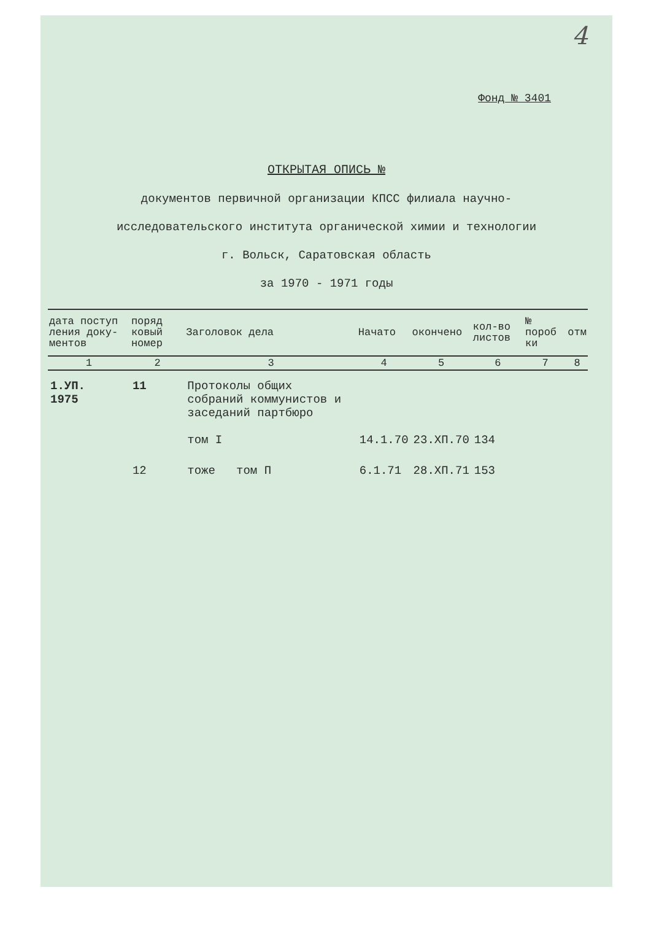4
Фонд № 3401
ОТКРЫТАЯ ОПИСЬ №
документов первичной организации КПСС филиала научно-
исследовательского института органической химии и технологии
г. Вольск, Саратовская область
за 1970 - 1971 годы
| дата поступ ления доку- ментов | поряд ковый номер | Заголовок дела | Начато | окончено | кол-во листов | № пороб ки | отм |
| --- | --- | --- | --- | --- | --- | --- | --- |
| 1 | 2 | 3 | 4 | 5 | 6 | 7 | 8 |
| 1.УП. 1975 | 11 | Протоколы общих собраний коммунистов и заседаний партбюро том I | 14.1.70 | 23.ХП.70 | 134 | | |
| | 12 | тоже том П | 6.1.71 | 28.ХП.71 | 153 | | |